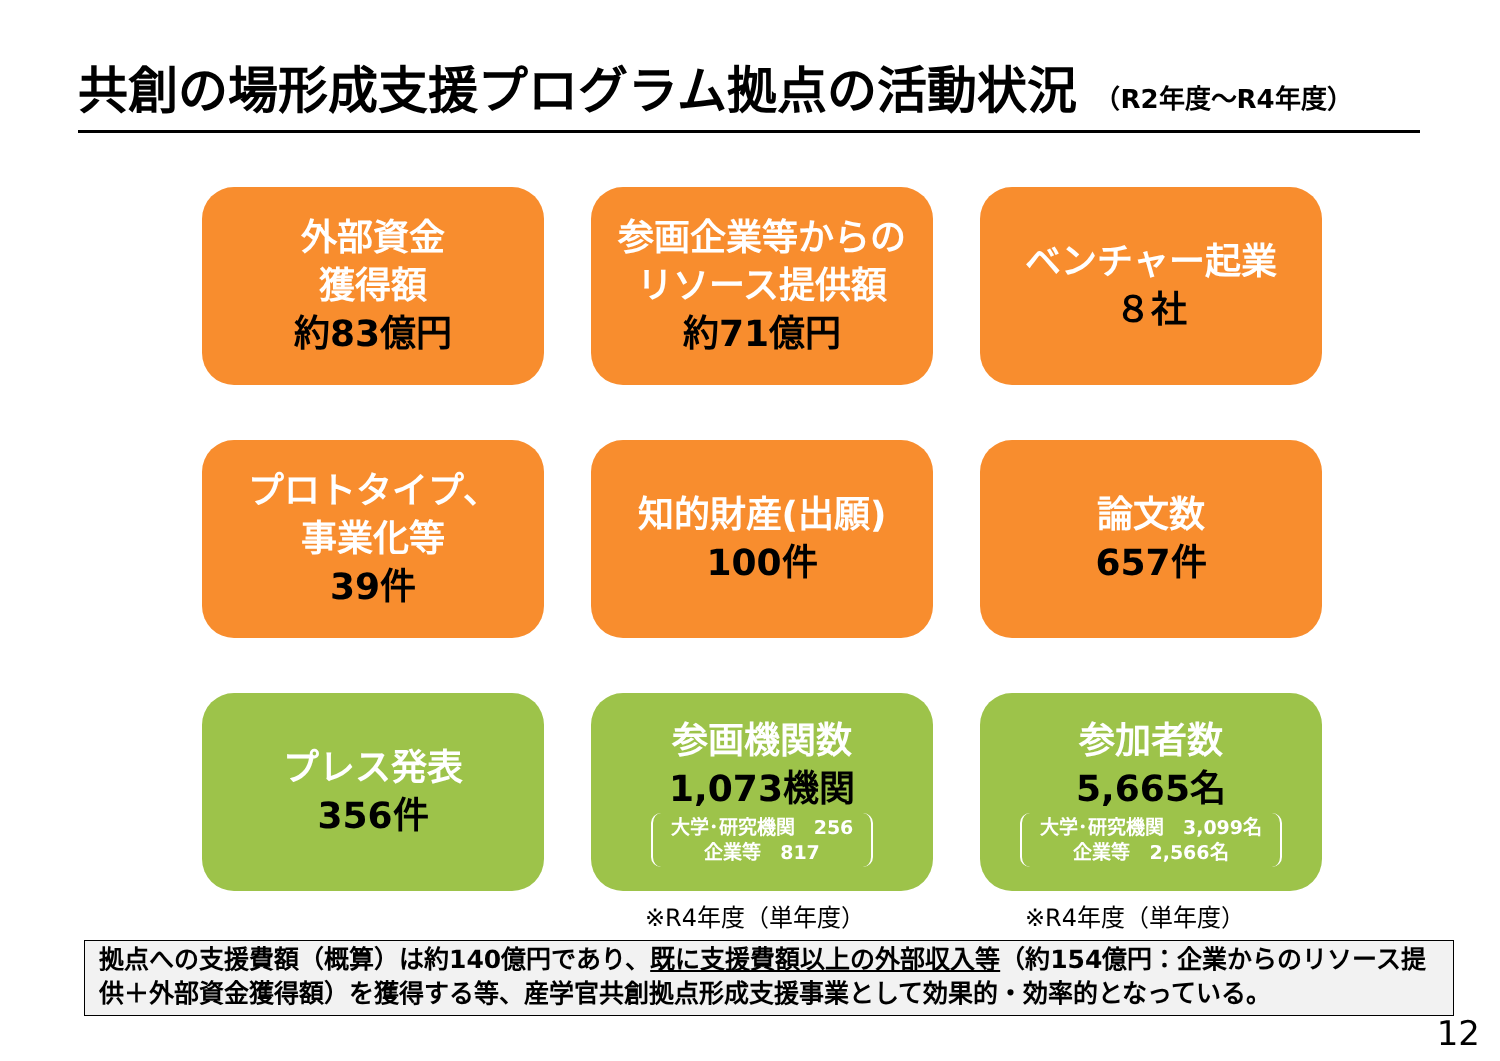共創の場形成支援プログラム拠点の活動状況 （R2年度～R4年度）
外部資金
獲得額
約83億円
参画企業等からの
リソース提供額
約71億円
ベンチャー起業
８社
プロトタイプ、
事業化等
39件
知的財産(出願)
100件
論文数
657件
プレス発表
356件
参画機関数
1,073機関
大学･研究機関　256
企業等　817
参加者数
5,665名
大学･研究機関　3,099名
企業等　2,566名
※R4年度（単年度） ※R4年度（単年度）
拠点への支援費額（概算）は約140億円であり、既に支援費額以上の外部収入等（約154億円：企業からのリソース提供＋外部資金獲得額）を獲得する等、産学官共創拠点形成支援事業として効果的・効率的となっている。
12